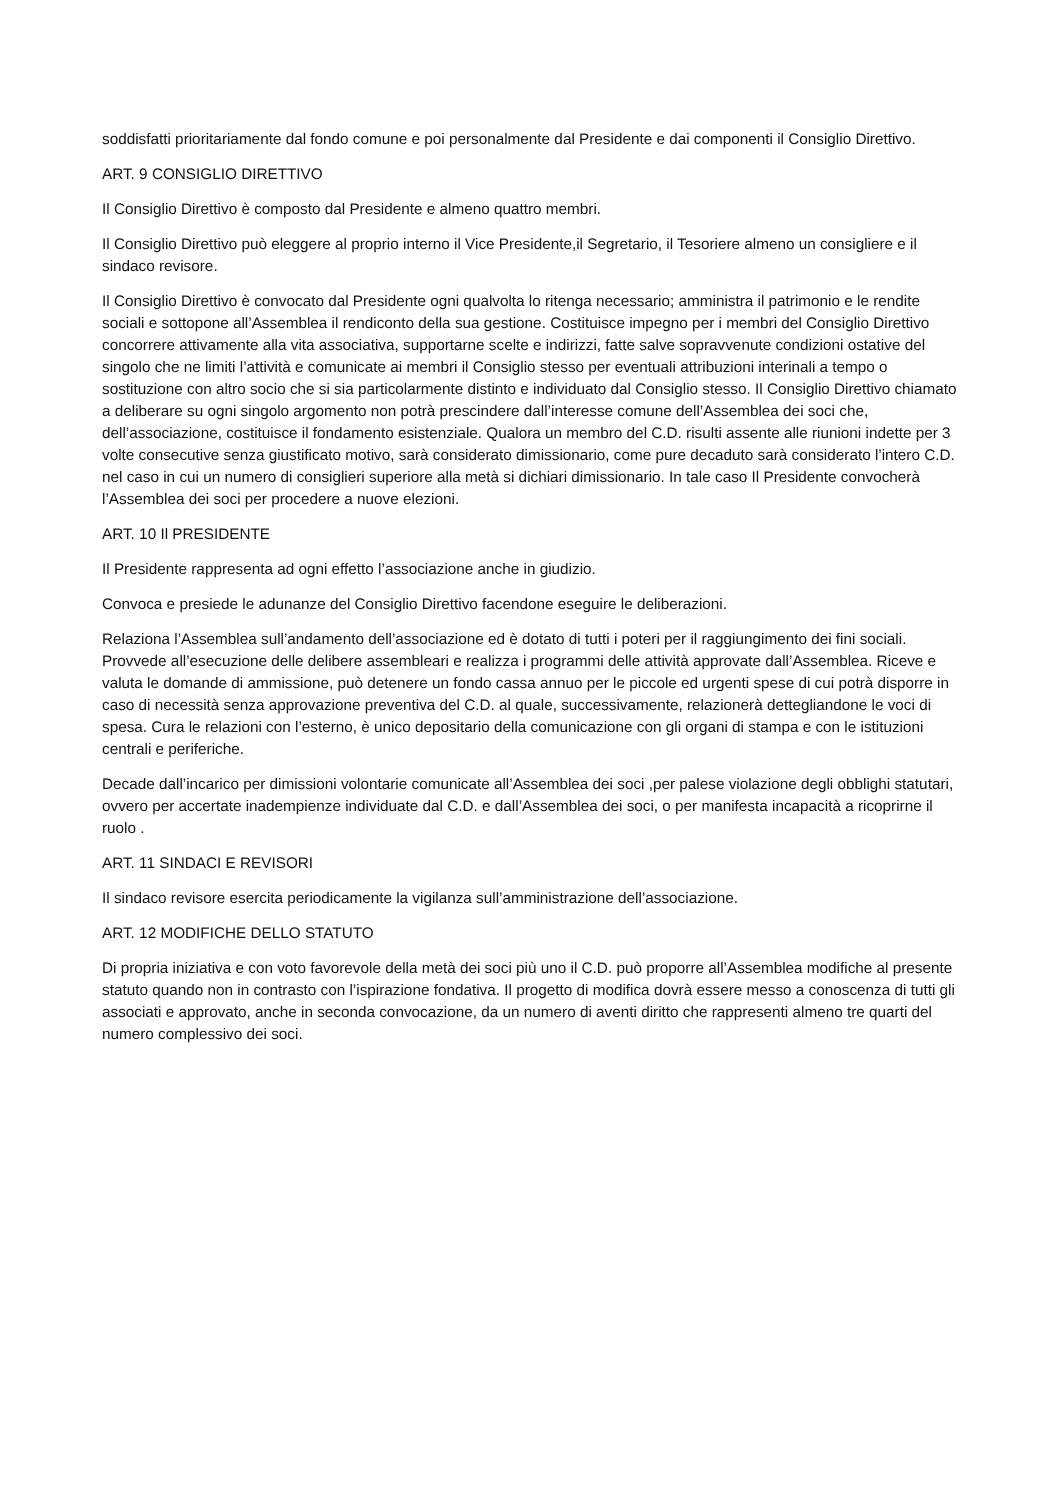soddisfatti prioritariamente dal fondo comune e poi personalmente dal Presidente e dai componenti il Consiglio Direttivo.
ART. 9 CONSIGLIO DIRETTIVO
Il Consiglio Direttivo è composto dal Presidente e almeno quattro membri.
Il Consiglio Direttivo può eleggere al proprio interno il Vice Presidente,il Segretario, il Tesoriere almeno un consigliere e il sindaco revisore.
Il Consiglio Direttivo è convocato dal Presidente ogni qualvolta lo ritenga necessario; amministra il patrimonio e le rendite sociali e sottopone all’Assemblea il rendiconto della sua gestione. Costituisce impegno per i membri del Consiglio Direttivo concorrere attivamente alla vita associativa, supportarne scelte e indirizzi, fatte salve sopravvenute condizioni ostative del singolo che ne limiti l’attività e comunicate ai membri il Consiglio stesso per eventuali attribuzioni interinali a tempo o sostituzione con altro socio che si sia particolarmente distinto e individuato dal Consiglio stesso. Il Consiglio Direttivo chiamato a deliberare su ogni singolo argomento non potrà prescindere dall’interesse comune dell’Assemblea dei soci che, dell’associazione, costituisce il fondamento esistenziale. Qualora un membro del C.D. risulti assente alle riunioni indette per 3 volte consecutive senza giustificato motivo, sarà considerato dimissionario, come pure decaduto sarà considerato l’intero C.D. nel caso in cui un numero di consiglieri superiore alla metà si dichiari dimissionario. In tale caso Il Presidente convocherà l’Assemblea dei soci per procedere a nuove elezioni.
ART. 10 Il PRESIDENTE
Il Presidente rappresenta ad ogni effetto l’associazione anche in giudizio.
Convoca e presiede le adunanze del Consiglio Direttivo facendone eseguire le deliberazioni.
Relaziona l’Assemblea sull’andamento dell’associazione ed è dotato di tutti i poteri per il raggiungimento dei fini sociali. Provvede all’esecuzione delle delibere assembleari e realizza i programmi delle attività approvate dall’Assemblea. Riceve e valuta le domande di ammissione, può detenere un fondo cassa annuo per le piccole ed urgenti spese di cui potrà disporre in caso di necessità senza approvazione preventiva del C.D. al quale, successivamente, relazionerà dettegliandone le voci di spesa. Cura le relazioni con l’esterno, è unico depositario della comunicazione con gli organi di stampa e con le istituzioni centrali e periferiche.
Decade dall’incarico per dimissioni volontarie comunicate all’Assemblea dei soci ,per palese violazione degli obblighi statutari, ovvero per accertate inadempienze individuate dal C.D. e dall’Assemblea dei soci, o per manifesta incapacità a ricoprirne il ruolo .
ART. 11 SINDACI E REVISORI
Il sindaco revisore esercita periodicamente la vigilanza sull’amministrazione dell’associazione.
ART. 12 MODIFICHE DELLO STATUTO
Di propria iniziativa e con voto favorevole della metà dei soci più uno il C.D. può proporre all’Assemblea modifiche al presente statuto quando non in contrasto con l’ispirazione fondativa. Il progetto di modifica dovrà essere messo a conoscenza di tutti gli associati e approvato, anche in seconda convocazione, da un numero di aventi diritto che rappresenti almeno tre quarti del numero complessivo dei soci.